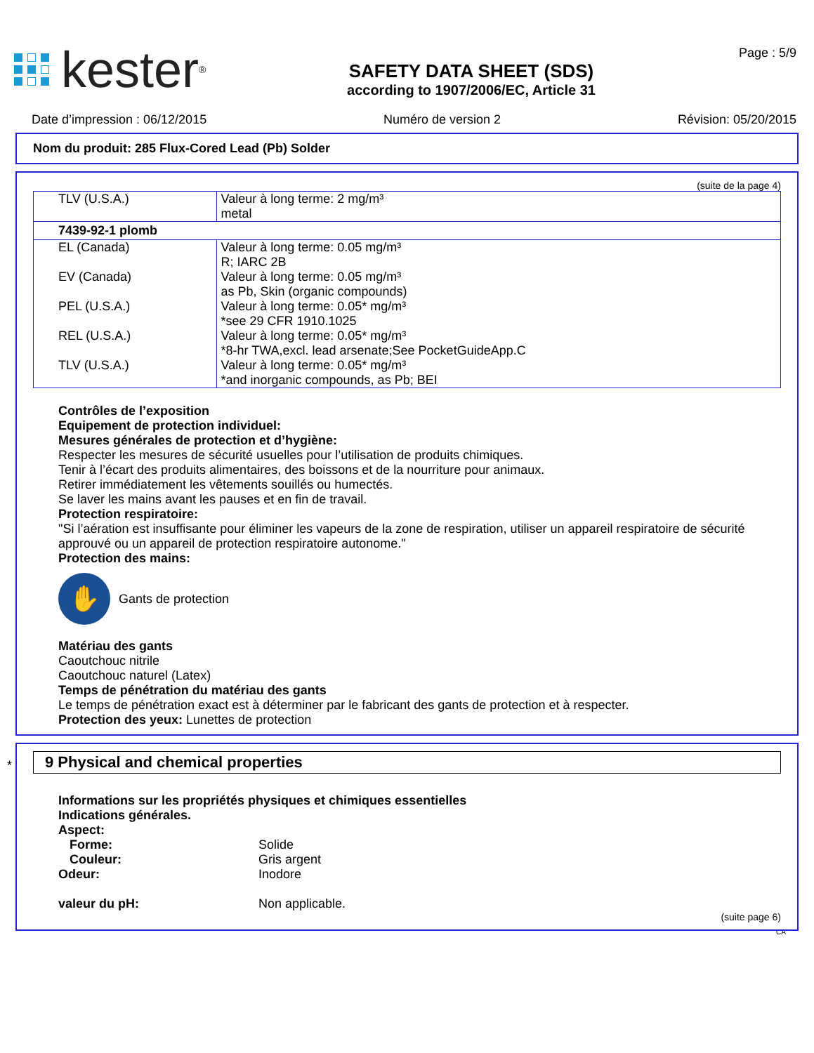kester<sup>®</sup>
SAFETY DATA SHEET (SDS)
according to 1907/2006/EC, Article 31
Page : 5/9
Date d’impression : 06/12/2015 Numéro de version 2 Révision: 05/20/2015
Nom du produit: 285 Flux-Cored Lead (Pb) Solder
(suite de la page 4)
| TLV (U.S.A.) | Valeur à long terme: 2 mg/m³ metal |
| 7439-92-1 plomb | |
| EL (Canada) | Valeur à long terme: 0.05 mg/m³ R; IARC 2B |
| EV (Canada) | Valeur à long terme: 0.05 mg/m³ as Pb, Skin (organic compounds) |
| PEL (U.S.A.) | Valeur à long terme: 0.05* mg/m³ *see 29 CFR 1910.1025 |
| REL (U.S.A.) | Valeur à long terme: 0.05* mg/m³ *8-hr TWA,excl. lead arsenate;See PocketGuideApp.C |
| TLV (U.S.A.) | Valeur à long terme: 0.05* mg/m³ *and inorganic compounds, as Pb; BEI |
Contrôles de l’exposition
Equipement de protection individuel:
Mesures générales de protection et d’hygiène:
Respecter les mesures de sécurité usuelles pour l’utilisation de produits chimiques.
Tenir à l’écart des produits alimentaires, des boissons et de la nourriture pour animaux.
Retirer immédiatement les vêtements souillés ou humectés.
Se laver les mains avant les pauses et en fin de travail.
Protection respiratoire:
"Si l’aération est insuffisante pour éliminer les vapeurs de la zone de respiration, utiliser un appareil respiratoire de sécurité approuvé ou un appareil de protection respiratoire autonome."
Protection des mains:
✋
Gants de protection
Matériau des gants
Caoutchouc nitrile
Caoutchouc naturel (Latex)
Temps de pénétration du matériau des gants
Le temps de pénétration exact est à déterminer par le fabricant des gants de protection et à respecter.
Protection des yeux: Lunettes de protection
*
9 Physical and chemical properties
Informations sur les propriétés physiques et chimiques essentielles
Indications générales.
Aspect:
Forme: Solide
Couleur: Gris argent
Odeur: Inodore
valeur du pH: Non applicable.
(suite page 6)
CA